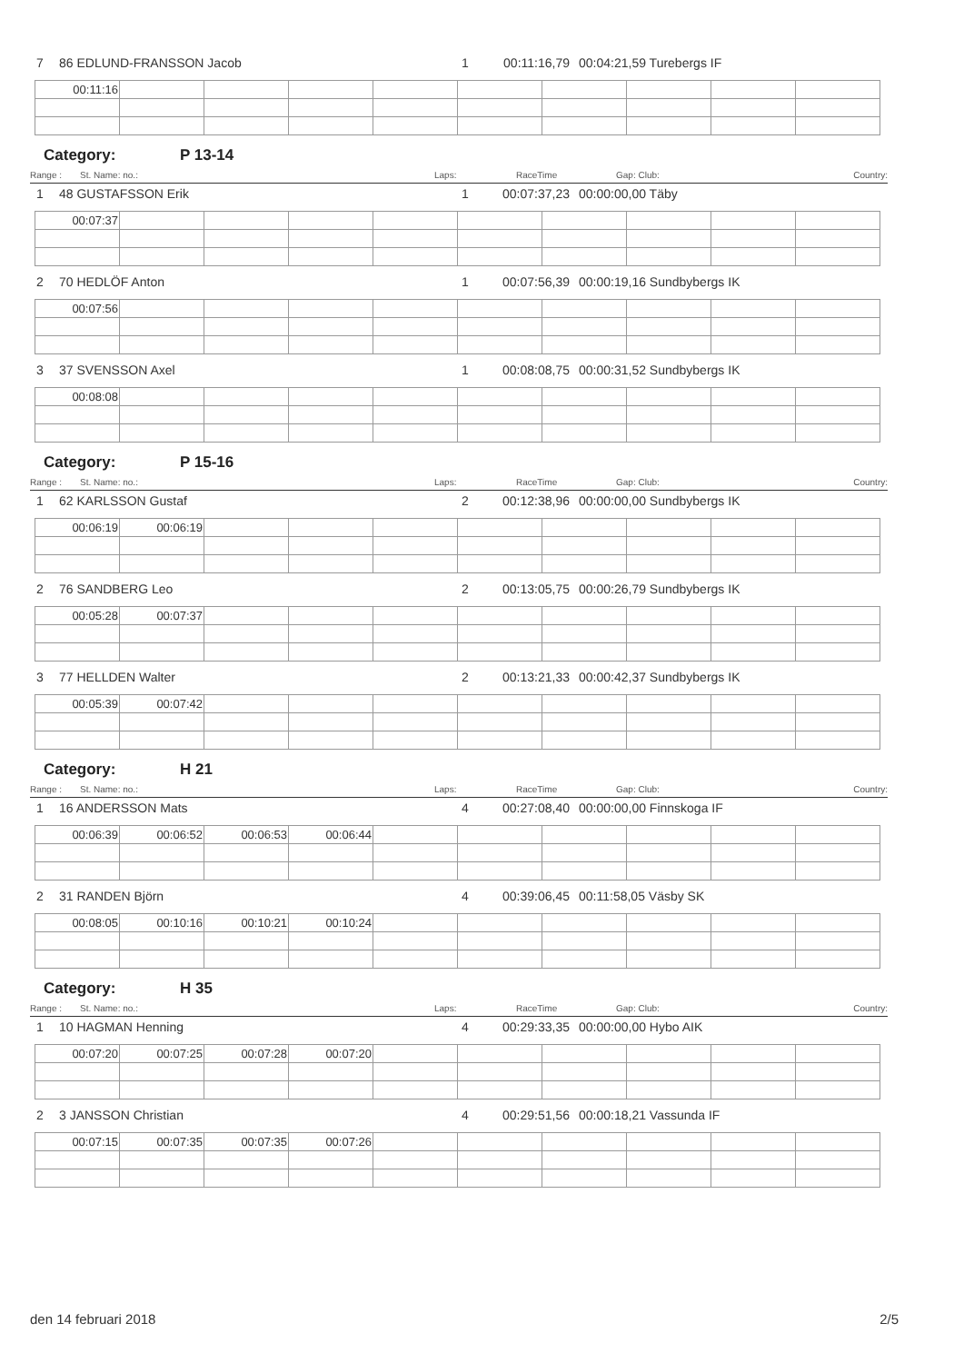7 86 EDLUND-FRANSSON Jacob 1 00:11:16,79 00:04:21,59 Turebergs IF
| 00:11:16 | | | | | | | | | |
Category: P 13-14
Range : St. Name: no.: Laps: RaceTime Gap: Club: Country:
1 48 GUSTAFSSON Erik 1 00:07:37,23 00:00:00,00 Täby
| 00:07:37 | | | | | | | | | |
2 70 HEDLÖF Anton 1 00:07:56,39 00:00:19,16 Sundbybergs IK
| 00:07:56 | | | | | | | | | |
3 37 SVENSSON Axel 1 00:08:08,75 00:00:31,52 Sundbybergs IK
| 00:08:08 | | | | | | | | | |
Category: P 15-16
Range : St. Name: no.: Laps: RaceTime Gap: Club: Country:
1 62 KARLSSON Gustaf 2 00:12:38,96 00:00:00,00 Sundbybergs IK
| 00:06:19 | 00:06:19 | | | | | | | | |
2 76 SANDBERG Leo 2 00:13:05,75 00:00:26,79 Sundbybergs IK
| 00:05:28 | 00:07:37 | | | | | | | | |
3 77 HELLDEN Walter 2 00:13:21,33 00:00:42,37 Sundbybergs IK
| 00:05:39 | 00:07:42 | | | | | | | | |
Category: H 21
Range : St. Name: no.: Laps: RaceTime Gap: Club: Country:
1 16 ANDERSSON Mats 4 00:27:08,40 00:00:00,00 Finnskoga IF
| 00:06:39 | 00:06:52 | 00:06:53 | 00:06:44 | | | | | | |
2 31 RANDEN Björn 4 00:39:06,45 00:11:58,05 Väsby SK
| 00:08:05 | 00:10:16 | 00:10:21 | 00:10:24 | | | | | | |
Category: H 35
Range : St. Name: no.: Laps: RaceTime Gap: Club: Country:
1 10 HAGMAN Henning 4 00:29:33,35 00:00:00,00 Hybo AIK
| 00:07:20 | 00:07:25 | 00:07:28 | 00:07:20 | | | | | | |
2 3 JANSSON Christian 4 00:29:51,56 00:00:18,21 Vassunda IF
| 00:07:15 | 00:07:35 | 00:07:35 | 00:07:26 | | | | | | |
den 14 februari 2018 2/5